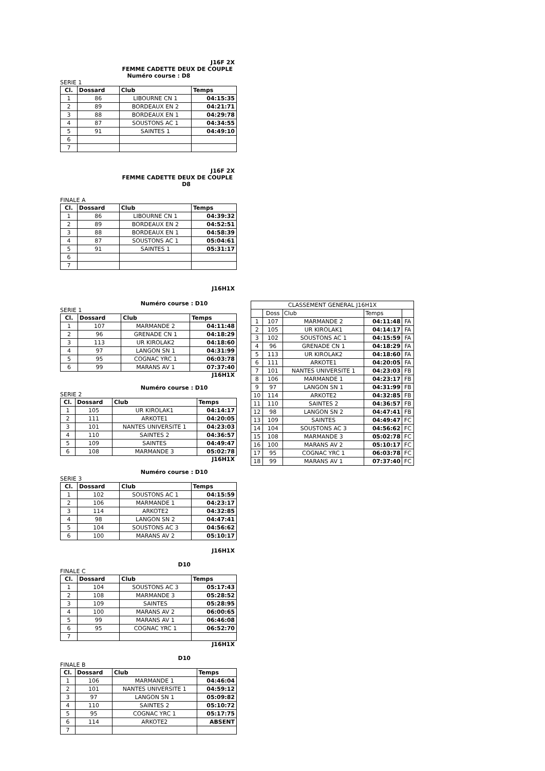J16F 2X
FEMME CADETTE DEUX DE COUPLE
Numéro course : D8
SERIE 1
| Cl. | Dossard | Club | Temps |
| --- | --- | --- | --- |
| 1 | 86 | LIBOURNE CN 1 | 04:15:35 |
| 2 | 89 | BORDEAUX EN 2 | 04:21:71 |
| 3 | 88 | BORDEAUX EN 1 | 04:29:78 |
| 4 | 87 | SOUSTONS AC 1 | 04:34:55 |
| 5 | 91 | SAINTES 1 | 04:49:10 |
| 6 | | | |
| 7 | | | |
J16F 2X
FEMME CADETTE DEUX DE COUPLE
D8
FINALE A
| Cl. | Dossard | Club | Temps |
| --- | --- | --- | --- |
| 1 | 86 | LIBOURNE CN 1 | 04:39:32 |
| 2 | 89 | BORDEAUX EN 2 | 04:52:51 |
| 3 | 88 | BORDEAUX EN 1 | 04:58:39 |
| 4 | 87 | SOUSTONS AC 1 | 05:04:61 |
| 5 | 91 | SAINTES 1 | 05:31:17 |
| 6 | | | |
| 7 | | | |
J16H1X
Numéro course : D10
SERIE 1
| Cl. | Dossard | Club | Temps |
| --- | --- | --- | --- |
| 1 | 107 | MARMANDE 2 | 04:11:48 |
| 2 | 96 | GRENADE CN 1 | 04:18:29 |
| 3 | 113 | UR KIROLAK2 | 04:18:60 |
| 4 | 97 | LANGON SN 1 | 04:31:99 |
| 5 | 95 | COGNAC YRC 1 | 06:03:78 |
| 6 | 99 | MARANS AV 1 | 07:37:40 |
J16H1X
Numéro course : D10
SERIE 2
| Cl. | Dossard | Club | Temps |
| --- | --- | --- | --- |
| 1 | 105 | UR KIROLAK1 | 04:14:17 |
| 2 | 111 | ARKOTE1 | 04:20:05 |
| 3 | 101 | NANTES UNIVERSITE 1 | 04:23:03 |
| 4 | 110 | SAINTES 2 | 04:36:57 |
| 5 | 109 | SAINTES | 04:49:47 |
| 6 | 108 | MARMANDE 3 | 05:02:78 |
J16H1X
Numéro course : D10
SERIE 3
| Cl. | Dossard | Club | Temps |
| --- | --- | --- | --- |
| 1 | 102 | SOUSTONS AC 1 | 04:15:59 |
| 2 | 106 | MARMANDE 1 | 04:23:17 |
| 3 | 114 | ARKOTE2 | 04:32:85 |
| 4 | 98 | LANGON SN 2 | 04:47:41 |
| 5 | 104 | SOUSTONS AC 3 | 04:56:62 |
| 6 | 100 | MARANS AV 2 | 05:10:17 |
J16H1X
D10
FINALE C
| Cl. | Dossard | Club | Temps |
| --- | --- | --- | --- |
| 1 | 104 | SOUSTONS AC 3 | 05:17:43 |
| 2 | 108 | MARMANDE 3 | 05:28:52 |
| 3 | 109 | SAINTES | 05:28:95 |
| 4 | 100 | MARANS AV 2 | 06:00:65 |
| 5 | 99 | MARANS AV 1 | 06:46:08 |
| 6 | 95 | COGNAC YRC 1 | 06:52:70 |
| 7 | | | |
J16H1X
D10
FINALE B
| Cl. | Dossard | Club | Temps |
| --- | --- | --- | --- |
| 1 | 106 | MARMANDE 1 | 04:46:04 |
| 2 | 101 | NANTES UNIVERSITE 1 | 04:59:12 |
| 3 | 97 | LANGON SN 1 | 05:09:82 |
| 4 | 110 | SAINTES 2 | 05:10:72 |
| 5 | 95 | COGNAC YRC 1 | 05:17:75 |
| 6 | 114 | ARKOTE2 | ABSENT |
| 7 | | | |
| CLASSEMENT GENERAL J16H1X | | | | |
| | Doss | Club | Temps | |
| 1 | 107 | MARMANDE 2 | 04:11:48 | FA |
| 2 | 105 | UR KIROLAK1 | 04:14:17 | FA |
| 3 | 102 | SOUSTONS AC 1 | 04:15:59 | FA |
| 4 | 96 | GRENADE CN 1 | 04:18:29 | FA |
| 5 | 113 | UR KIROLAK2 | 04:18:60 | FA |
| 6 | 111 | ARKOTE1 | 04:20:05 | FA |
| 7 | 101 | NANTES UNIVERSITE 1 | 04:23:03 | FB |
| 8 | 106 | MARMANDE 1 | 04:23:17 | FB |
| 9 | 97 | LANGON SN 1 | 04:31:99 | FB |
| 10 | 114 | ARKOTE2 | 04:32:85 | FB |
| 11 | 110 | SAINTES 2 | 04:36:57 | FB |
| 12 | 98 | LANGON SN 2 | 04:47:41 | FB |
| 13 | 109 | SAINTES | 04:49:47 | FC |
| 14 | 104 | SOUSTONS AC 3 | 04:56:62 | FC |
| 15 | 108 | MARMANDE 3 | 05:02:78 | FC |
| 16 | 100 | MARANS AV 2 | 05:10:17 | FC |
| 17 | 95 | COGNAC YRC 1 | 06:03:78 | FC |
| 18 | 99 | MARANS AV 1 | 07:37:40 | FC |